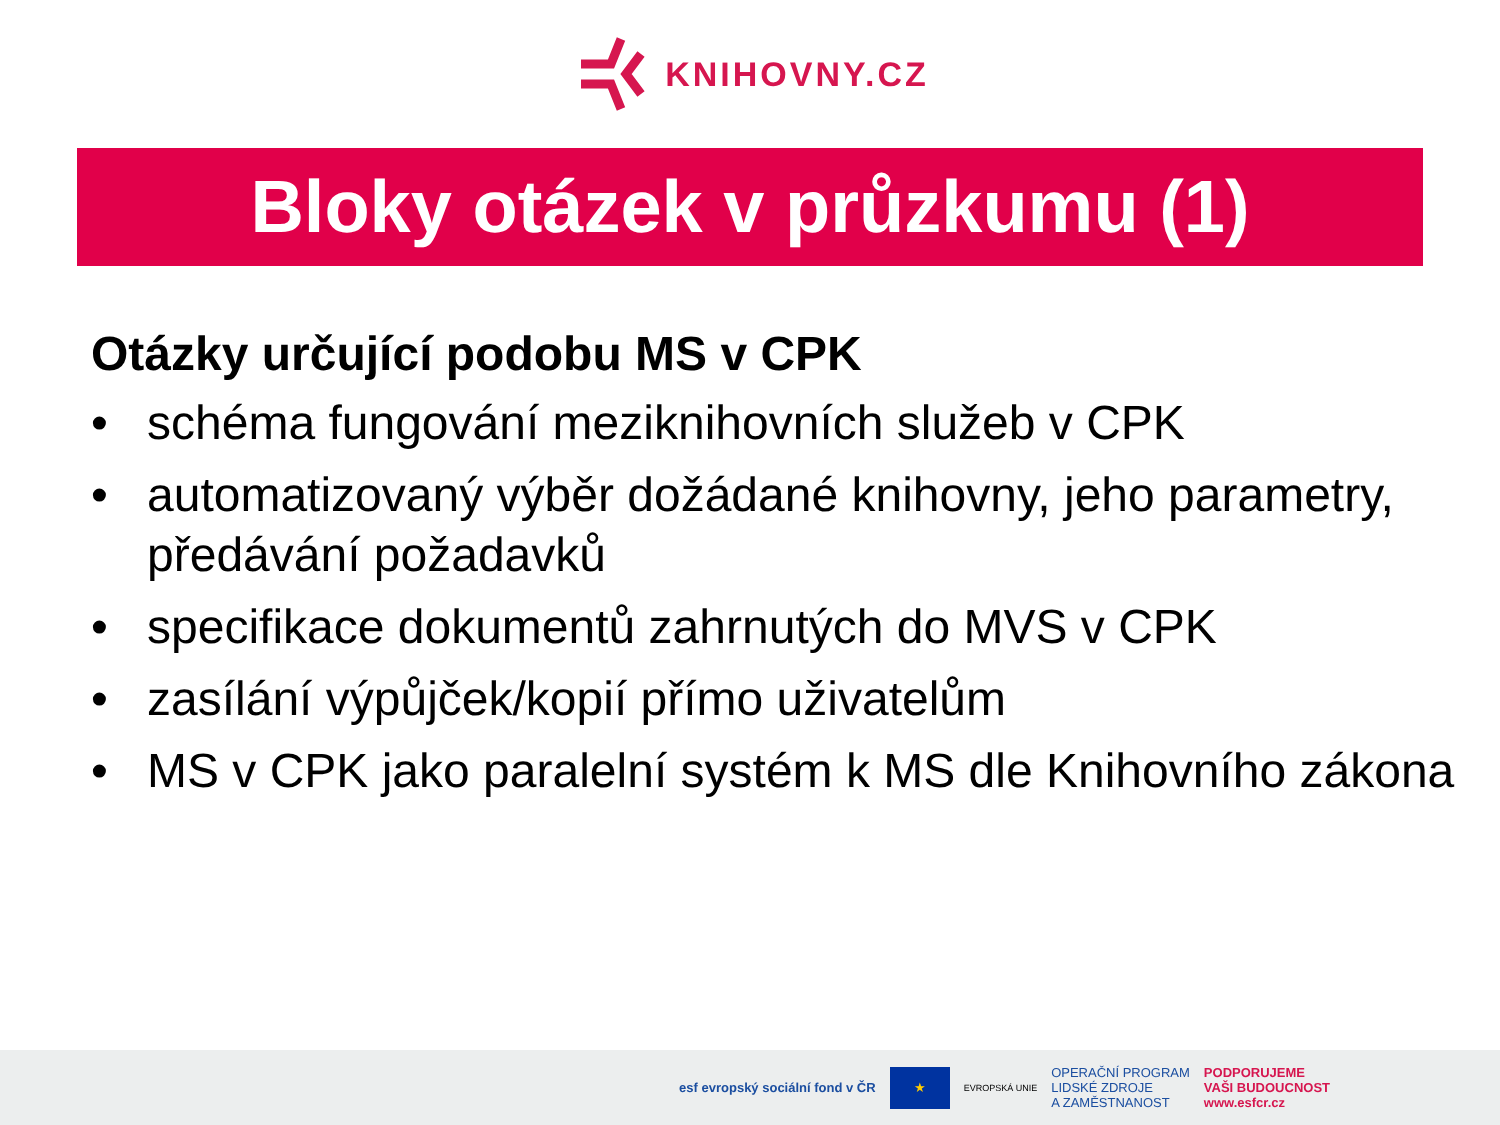KNIHOVNY.CZ
Bloky otázek v průzkumu (1)
Otázky určující podobu MS v CPK
• schéma fungování meziknihovních služeb v CPK
• automatizovaný výběr dožádané knihovny, jeho parametry, předávání požadavků
• specifikace dokumentů zahrnutých do MVS v CPK
• zasílání výpůjček/kopií přímo uživatelům
• MS v CPK jako paralelní systém k MS dle Knihovního zákona
esf evropský sociální fond v ČR
★
EVROPSKÁ UNIE
OPERAČNÍ PROGRAM
LIDSKÉ ZDROJE
A ZAMĚSTNANOST
PODPORUJEME
VAŠI BUDOUCNOST
www.esfcr.cz